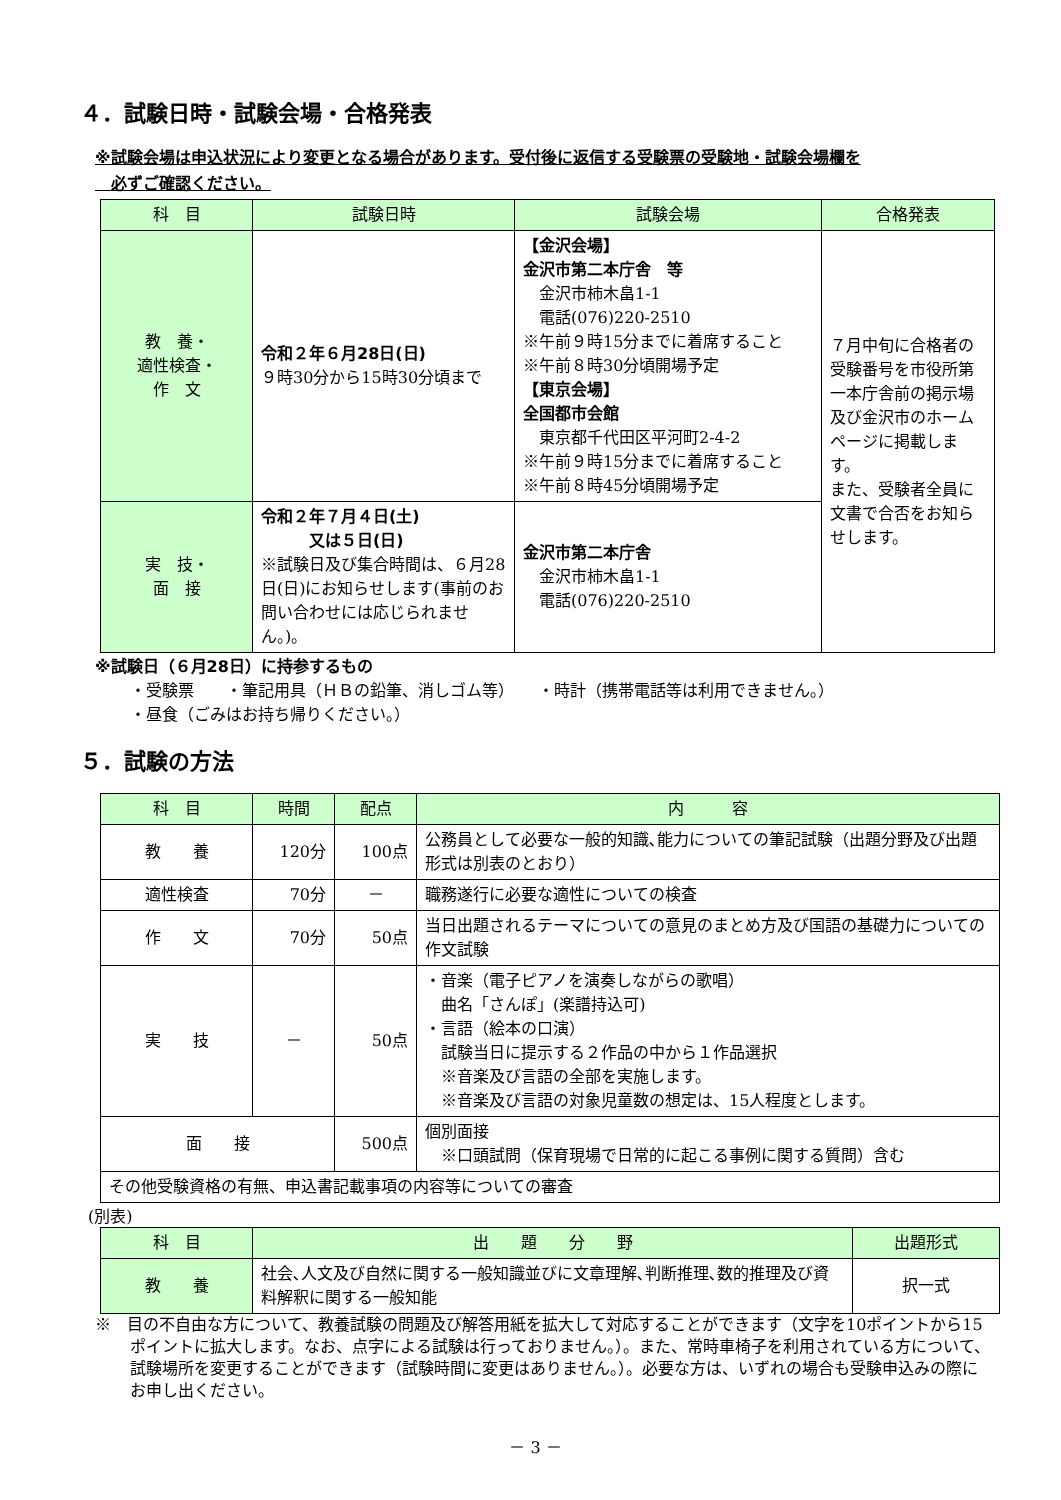４．試験日時・試験会場・合格発表
※試験会場は申込状況により変更となる場合があります。受付後に返信する受験票の受験地・試験会場欄を
　必ずご確認ください。
| 科 目 | 試験日時 | 試験会場 | 合格発表 |
| --- | --- | --- | --- |
| 教 養・ 適性検査・ 作 文 | 令和２年６月28日(日) ９時30分から15時30分頃まで | 【金沢会場】 金沢市第二本庁舎 等 金沢市柿木畠1-1 電話(076)220-2510 ※午前９時15分までに着席すること ※午前８時30分頃開場予定 【東京会場】 全国都市会館 東京都千代田区平河町2-4-2 ※午前９時15分までに着席すること ※午前８時45分頃開場予定 | ７月中旬に合格者の受験番号を市役所第一本庁舎前の掲示場及び金沢市のホームページに掲載します。 また、受験者全員に文書で合否をお知らせします。 |
| 実 技・ 面 接 | 令和２年７月４日(土) 又は５日(日) ※試験日及び集合時間は、６月28日(日)にお知らせします(事前のお問い合わせには応じられません。)。 | 金沢市第二本庁舎 金沢市柿木畠1-1 電話(076)220-2510 | |
※試験日（６月28日）に持参するもの
・受験票　　・筆記用具（ＨＢの鉛筆、消しゴム等）　　・時計（携帯電話等は利用できません。）
・昼食（ごみはお持ち帰りください。）
５．試験の方法
| 科 目 | 時間 | 配点 | 内 容 |
| --- | --- | --- | --- |
| 教 養 | 120分 | 100点 | 公務員として必要な一般的知識､能力についての筆記試験（出題分野及び出題形式は別表のとおり） |
| 適性検査 | 70分 | － | 職務遂行に必要な適性についての検査 |
| 作 文 | 70分 | 50点 | 当日出題されるテーマについての意見のまとめ方及び国語の基礎力についての作文試験 |
| 実 技 | － | 50点 | ・音楽（電子ピアノを演奏しながらの歌唱） 曲名「さんぽ」(楽譜持込可) ・言語（絵本の口演） 試験当日に提示する２作品の中から１作品選択 ※音楽及び言語の全部を実施します。 ※音楽及び言語の対象児童数の想定は、15人程度とします。 |
| 面 接 | | 500点 | 個別面接 ※口頭試問（保育現場で日常的に起こる事例に関する質問）含む |
| その他受験資格の有無、申込書記載事項の内容等についての審査 | | | |
(別表)
| 科 目 | 出 題 分 野 | 出題形式 |
| --- | --- | --- |
| 教 養 | 社会､人文及び自然に関する一般知識並びに文章理解､判断推理､数的推理及び資料解釈に関する一般知能 | 択一式 |
※　目の不自由な方について、教養試験の問題及び解答用紙を拡大して対応することができます（文字を10ポイントから15ポイントに拡大します。なお、点字による試験は行っておりません。）。また、常時車椅子を利用されている方について、試験場所を変更することができます（試験時間に変更はありません。）。必要な方は、いずれの場合も受験申込みの際にお申し出ください。
－ 3 －